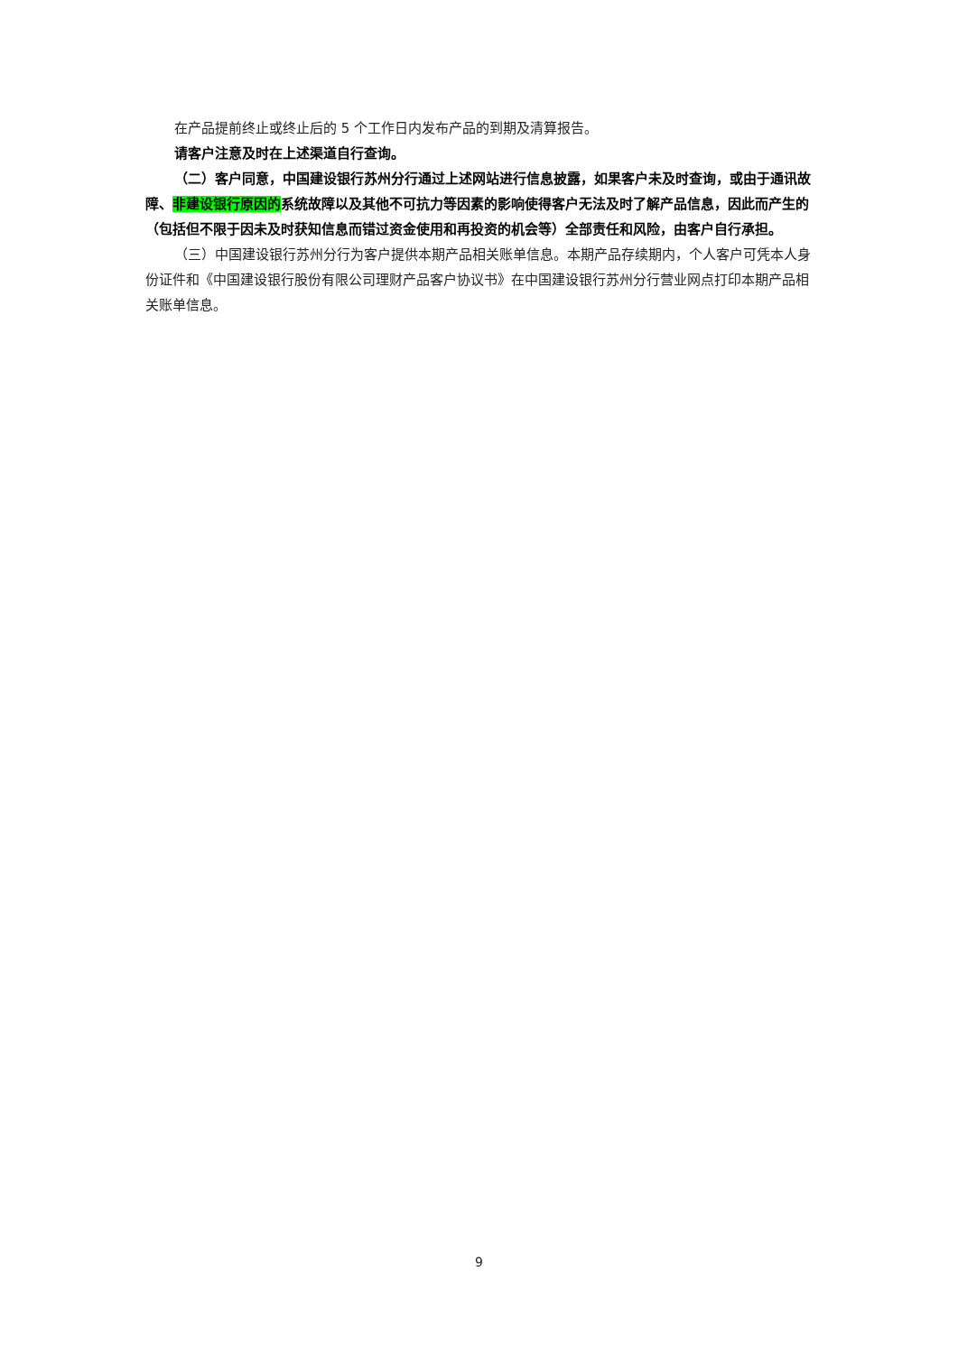在产品提前终止或终止后的 5 个工作日内发布产品的到期及清算报告。
请客户注意及时在上述渠道自行查询。
（二）客户同意，中国建设银行苏州分行通过上述网站进行信息披露，如果客户未及时查询，或由于通讯故障、非建设银行原因的系统故障以及其他不可抗力等因素的影响使得客户无法及时了解产品信息，因此而产生的（包括但不限于因未及时获知信息而错过资金使用和再投资的机会等）全部责任和风险，由客户自行承担。
（三）中国建设银行苏州分行为客户提供本期产品相关账单信息。本期产品存续期内，个人客户可凭本人身份证件和《中国建设银行股份有限公司理财产品客户协议书》在中国建设银行苏州分行营业网点打印本期产品相关账单信息。
9